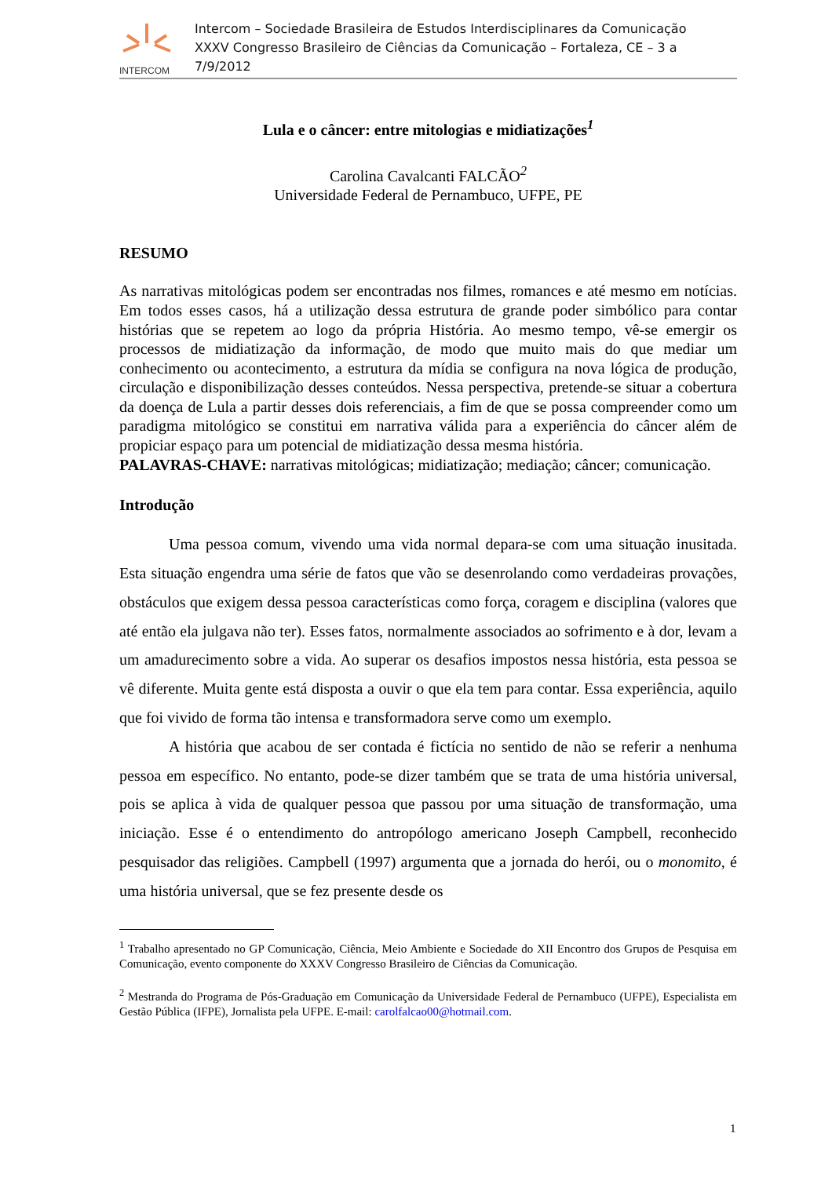INTERCOM
Intercom – Sociedade Brasileira de Estudos Interdisciplinares da Comunicação
XXXV Congresso Brasileiro de Ciências da Comunicação – Fortaleza, CE – 3 a 7/9/2012
Lula e o câncer: entre mitologias e midiatizações<sup>1</sup>
Carolina Cavalcanti FALCÃO<sup>2</sup>
Universidade Federal de Pernambuco, UFPE, PE
RESUMO
As narrativas mitológicas podem ser encontradas nos filmes, romances e até mesmo em notícias. Em todos esses casos, há a utilização dessa estrutura de grande poder simbólico para contar histórias que se repetem ao logo da própria História. Ao mesmo tempo, vê-se emergir os processos de midiatização da informação, de modo que muito mais do que mediar um conhecimento ou acontecimento, a estrutura da mídia se configura na nova lógica de produção, circulação e disponibilização desses conteúdos. Nessa perspectiva, pretende-se situar a cobertura da doença de Lula a partir desses dois referenciais, a fim de que se possa compreender como um paradigma mitológico se constitui em narrativa válida para a experiência do câncer além de propiciar espaço para um potencial de midiatização dessa mesma história.
PALAVRAS-CHAVE: narrativas mitológicas; midiatização; mediação; câncer; comunicação.
Introdução
Uma pessoa comum, vivendo uma vida normal depara-se com uma situação inusitada. Esta situação engendra uma série de fatos que vão se desenrolando como verdadeiras provações, obstáculos que exigem dessa pessoa características como força, coragem e disciplina (valores que até então ela julgava não ter). Esses fatos, normalmente associados ao sofrimento e à dor, levam a um amadurecimento sobre a vida. Ao superar os desafios impostos nessa história, esta pessoa se vê diferente. Muita gente está disposta a ouvir o que ela tem para contar. Essa experiência, aquilo que foi vivido de forma tão intensa e transformadora serve como um exemplo.
A história que acabou de ser contada é fictícia no sentido de não se referir a nenhuma pessoa em específico. No entanto, pode-se dizer também que se trata de uma história universal, pois se aplica à vida de qualquer pessoa que passou por uma situação de transformação, uma iniciação. Esse é o entendimento do antropólogo americano Joseph Campbell, reconhecido pesquisador das religiões. Campbell (1997) argumenta que a jornada do herói, ou o monomito, é uma história universal, que se fez presente desde os
<sup>1</sup> Trabalho apresentado no GP Comunicação, Ciência, Meio Ambiente e Sociedade do XII Encontro dos Grupos de Pesquisa em Comunicação, evento componente do XXXV Congresso Brasileiro de Ciências da Comunicação.
<sup>2</sup> Mestranda do Programa de Pós-Graduação em Comunicação da Universidade Federal de Pernambuco (UFPE), Especialista em Gestão Pública (IFPE), Jornalista pela UFPE. E-mail: carolfalcao00@hotmail.com.
1